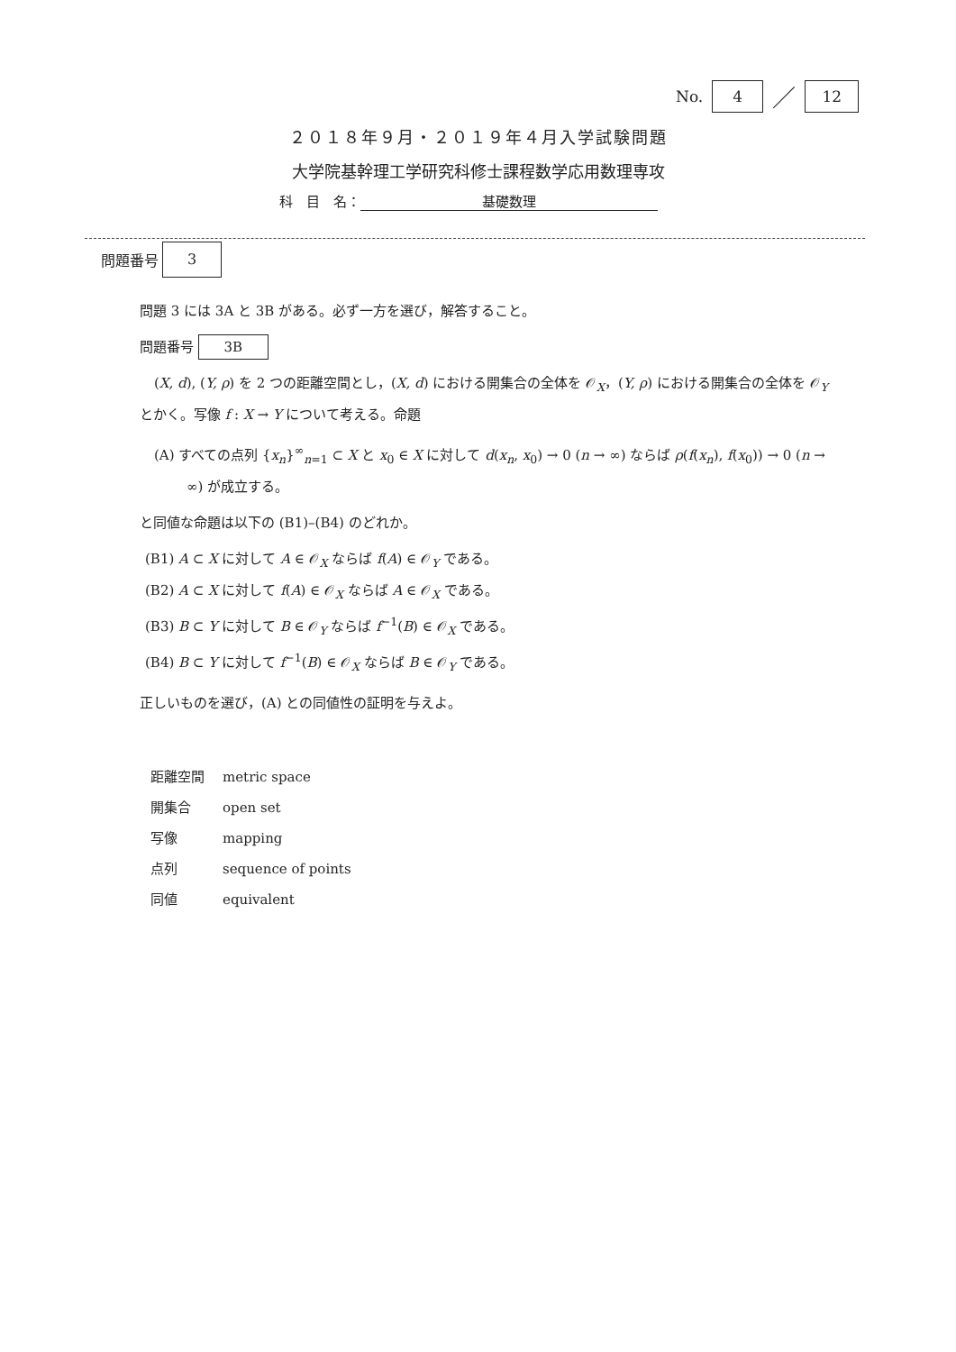No. 4 ／ 12
２０１８年９月・２０１９年４月入学試験問題
大学院基幹理工学研究科修士課程数学応用数理専攻
科　目　名： 基礎数理
問題番号 3
問題 3 には 3A と 3B がある。必ず一方を選び，解答すること。
問題番号 3B
(X, d), (Y, ρ) を 2 つの距離空間とし，(X, d) における開集合の全体を 𝒪<sub>X</sub>，(Y, ρ) における開集合の全体を 𝒪<sub>Y</sub> とかく。写像 f : X → Y について考える。命題
(A) すべての点列 {x<sub>n</sub>}<sup>∞</sup><sub>n=1</sub> ⊂ X と x<sub>0</sub> ∈ X に対して d(x<sub>n</sub>, x<sub>0</sub>) → 0 (n → ∞) ならば ρ(f(x<sub>n</sub>), f(x<sub>0</sub>)) → 0 (n → ∞) が成立する。
と同値な命題は以下の (B1)–(B4) のどれか。
(B1) A ⊂ X に対して A ∈ 𝒪<sub>X</sub> ならば f(A) ∈ 𝒪<sub>Y</sub> である。
(B2) A ⊂ X に対して f(A) ∈ 𝒪<sub>X</sub> ならば A ∈ 𝒪<sub>X</sub> である。
(B3) B ⊂ Y に対して B ∈ 𝒪<sub>Y</sub> ならば f<sup>−1</sup>(B) ∈ 𝒪<sub>X</sub> である。
(B4) B ⊂ Y に対して f<sup>−1</sup>(B) ∈ 𝒪<sub>X</sub> ならば B ∈ 𝒪<sub>Y</sub> である。
正しいものを選び，(A) との同値性の証明を与えよ。
| 距離空間 | metric space |
| 開集合 | open set |
| 写像 | mapping |
| 点列 | sequence of points |
| 同値 | equivalent |